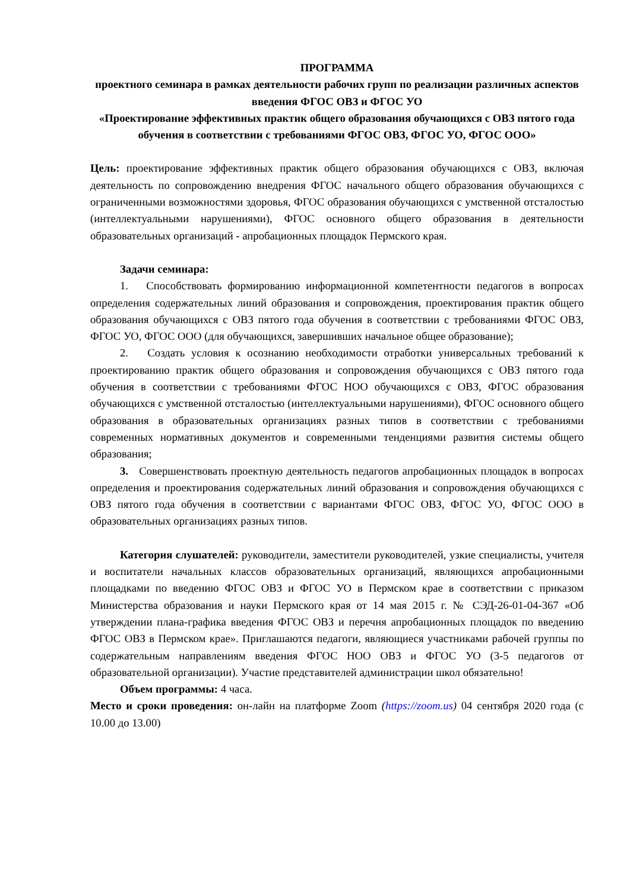ПРОГРАММА
проектного семинара в рамках деятельности рабочих групп по реализации различных аспектов введения ФГОС ОВЗ и ФГОС УО
«Проектирование эффективных практик общего образования обучающихся с ОВЗ пятого года обучения в соответствии с требованиями ФГОС ОВЗ, ФГОС УО, ФГОС ООО»
Цель: проектирование эффективных практик общего образования обучающихся с ОВЗ, включая деятельность по сопровождению внедрения ФГОС начального общего образования обучающихся с ограниченными возможностями здоровья, ФГОС образования обучающихся с умственной отсталостью (интеллектуальными нарушениями), ФГОС основного общего образования в деятельности образовательных организаций - апробационных площадок Пермского края.
Задачи семинара:
1. Способствовать формированию информационной компетентности педагогов в вопросах определения содержательных линий образования и сопровождения, проектирования практик общего образования обучающихся с ОВЗ пятого года обучения в соответствии с требованиями ФГОС ОВЗ, ФГОС УО, ФГОС ООО (для обучающихся, завершивших начальное общее образование);
2. Создать условия к осознанию необходимости отработки универсальных требований к проектированию практик общего образования и сопровождения обучающихся с ОВЗ пятого года обучения в соответствии с требованиями ФГОС НОО обучающихся с ОВЗ, ФГОС образования обучающихся с умственной отсталостью (интеллектуальными нарушениями), ФГОС основного общего образования в образовательных организациях разных типов в соответствии с требованиями современных нормативных документов и современными тенденциями развития системы общего образования;
3. Совершенствовать проектную деятельность педагогов апробационных площадок в вопросах определения и проектирования содержательных линий образования и сопровождения обучающихся с ОВЗ пятого года обучения в соответствии с вариантами ФГОС ОВЗ, ФГОС УО, ФГОС ООО в образовательных организациях разных типов.
Категория слушателей: руководители, заместители руководителей, узкие специалисты, учителя и воспитатели начальных классов образовательных организаций, являющихся апробационными площадками по введению ФГОС ОВЗ и ФГОС УО в Пермском крае в соответствии с приказом Министерства образования и науки Пермского края от 14 мая 2015 г. № СЭД-26-01-04-367 «Об утверждении плана-графика введения ФГОС ОВЗ и перечня апробационных площадок по введению ФГОС ОВЗ в Пермском крае». Приглашаются педагоги, являющиеся участниками рабочей группы по содержательным направлениям введения ФГОС НОО ОВЗ и ФГОС УО (3-5 педагогов от образовательной организации). Участие представителей администрации школ обязательно!
Объем программы: 4 часа.
Место и сроки проведения: он-лайн на платформе Zoom (https://zoom.us) 04 сентября 2020 года (с 10.00 до 13.00)